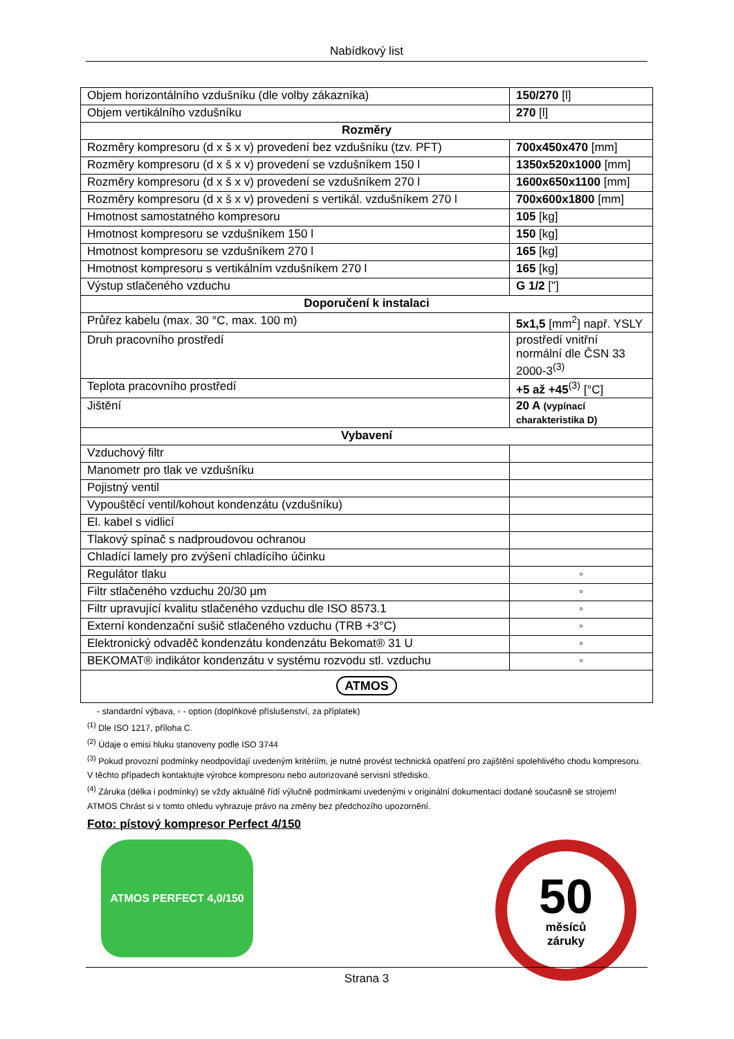Nabídkový list
| Objem horizontálního vzdušníku (dle volby zákazníka) | 150/270 [l] |
| Objem vertikálního vzdušníku | 270 [l] |
| Rozměry | |
| Rozměry kompresoru (d x š x v) provedení bez vzdušníku (tzv. PFT) | 700x450x470 [mm] |
| Rozměry kompresoru (d x š x v) provedení se vzdušníkem 150 l | 1350x520x1000 [mm] |
| Rozměry kompresoru (d x š x v) provedení se vzdušníkem 270 l | 1600x650x1100 [mm] |
| Rozměry kompresoru (d x š x v) provedení s vertikál. vzdušníkem 270 l | 700x600x1800 [mm] |
| Hmotnost samostatného kompresoru | 105 [kg] |
| Hmotnost kompresoru se vzdušníkem 150 l | 150 [kg] |
| Hmotnost kompresoru se vzdušníkem 270 l | 165 [kg] |
| Hmotnost kompresoru s vertikálním vzdušníkem 270 l | 165 [kg] |
| Výstup stlačeného vzduchu | G 1/2 ["] |
| Doporučení k instalaci | |
| Průřez kabelu (max. 30 °C, max. 100 m) | 5x1,5 [mm<sup>2</sup>] např. YSLY |
| Druh pracovního prostředí | prostředí vnitřní normální dle ČSN 33 2000-3<sup>(3)</sup> |
| Teplota pracovního prostředí | +5 až +45<sup>(3)</sup> [°C] |
| Jištění | 20 A (vypínací charakteristika D) |
| Vybavení | |
| Vzduchový filtr | |
| Manometr pro tlak ve vzdušníku | |
| Pojistný ventil | |
| Vypouštěcí ventil/kohout kondenzátu (vzdušníku) | |
| El. kabel s vidlicí | |
| Tlakový spínač s nadproudovou ochranou | |
| Chladící lamely pro zvýšení chladícího účinku | |
| Regulátor tlaku | ◦ |
| Filtr stlačeného vzduchu 20/30 µm | ◦ |
| Filtr upravující kvalitu stlačeného vzduchu dle ISO 8573.1 | ◦ |
| Externí kondenzační sušič stlačeného vzduchu (TRB +3°C) | ◦ |
| Elektronický odvaděč kondenzátu kondenzátu Bekomat® 31 U | ◦ |
| BEKOMAT® indikátor kondenzátu v systému rozvodu stl. vzduchu | ◦ |
| ATMOS | |
- standardní výbava, ◦ - option (doplňkové příslušenství, za příplatek)
<sup>(1)</sup> Dle ISO 1217, příloha C.
<sup>(2)</sup> Údaje o emisi hluku stanoveny podle ISO 3744
<sup>(3)</sup> Pokud provozní podmínky neodpovídají uvedeným kritériím, je nutné provést technická opatření pro zajištění spolehlivého chodu kompresoru. V těchto případech kontaktujte výrobce kompresoru nebo autorizované servisní středisko.
<sup>(4)</sup> Záruka (délka i podmínky) se vždy aktuálně řídí výlučně podmínkami uvedenými v originální dokumentaci dodané současně se strojem! ATMOS Chrást si v tomto ohledu vyhrazuje právo na změny bez předchozího upozornění.
Foto: pístový kompresor Perfect 4/150
ATMOS PERFECT 4,0/150
50
měsíců
záruky
Strana 3